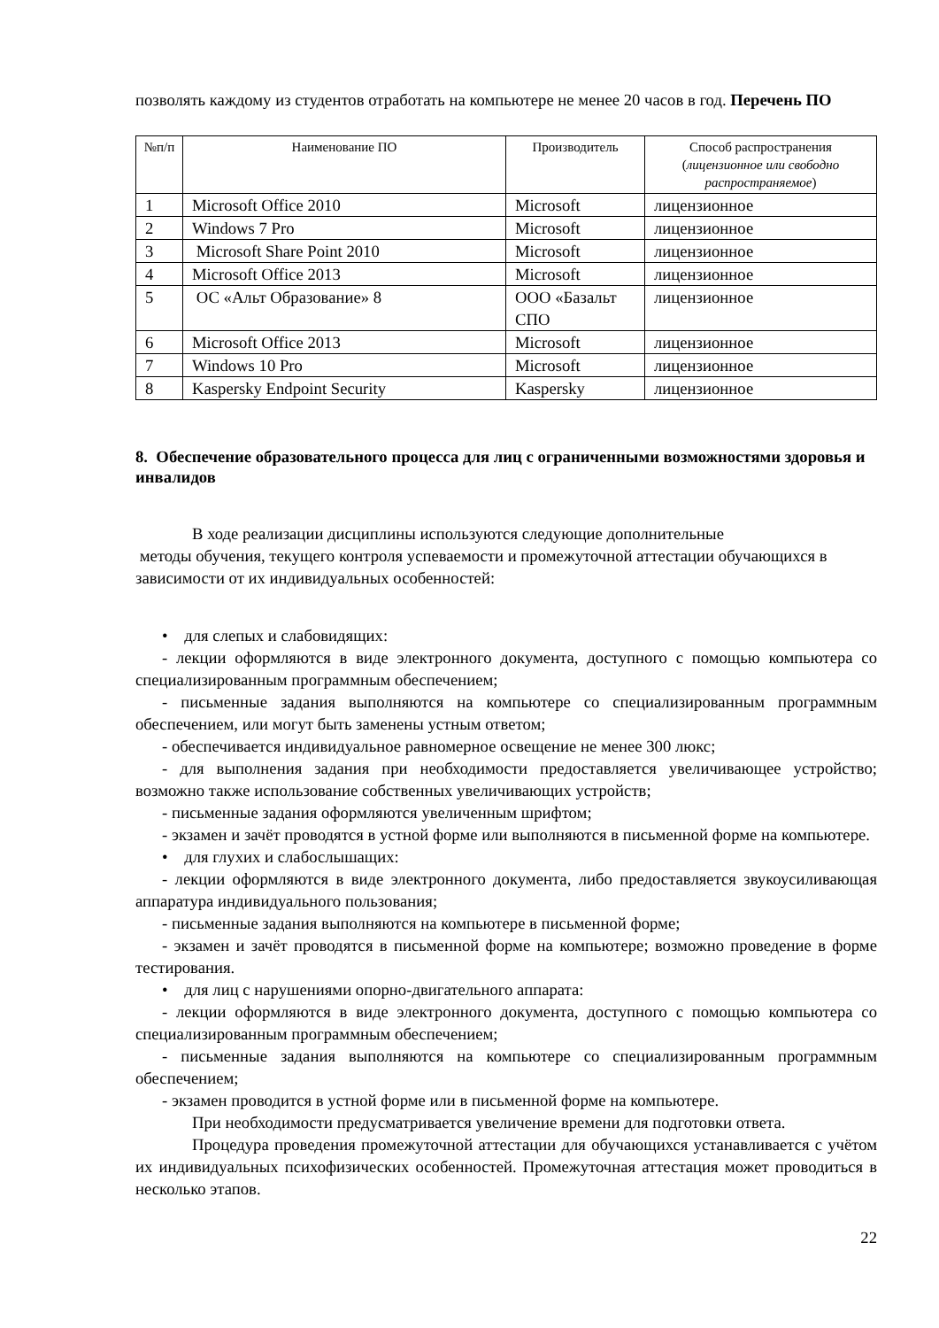позволять каждому из студентов отработать на компьютере не менее 20 часов в год. Перечень ПО
| №п/п | Наименование ПО | Производитель | Способ распространения ( лицензионное или свободно распространяемое ) |
| --- | --- | --- | --- |
| 1 | Microsoft Office 2010 | Microsoft | лицензионное |
| 2 | Windows 7 Pro | Microsoft | лицензионное |
| 3 | Microsoft Share Point 2010 | Microsoft | лицензионное |
| 4 | Microsoft Office 2013 | Microsoft | лицензионное |
| 5 | ОС «Альт Образование» 8 | ООО «Базальт СПО | лицензионное |
| 6 | Microsoft Office 2013 | Microsoft | лицензионное |
| 7 | Windows 10 Pro | Microsoft | лицензионное |
| 8 | Kaspersky Endpoint Security | Kaspersky | лицензионное |
8. Обеспечение образовательного процесса для лиц с ограниченными возможностями здоровья и инвалидов
В ходе реализации дисциплины используются следующие дополнительные
методы обучения, текущего контроля успеваемости и промежуточной аттестации обучающихся в зависимости от их индивидуальных особенностей:
• для слепых и слабовидящих:
- лекции оформляются в виде электронного документа, доступного с помощью компьютера со специализированным программным обеспечением;
- письменные задания выполняются на компьютере со специализированным программным обеспечением, или могут быть заменены устным ответом;
- обеспечивается индивидуальное равномерное освещение не менее 300 люкс;
- для выполнения задания при необходимости предоставляется увеличивающее устройство; возможно также использование собственных увеличивающих устройств;
- письменные задания оформляются увеличенным шрифтом;
- экзамен и зачёт проводятся в устной форме или выполняются в письменной форме на компьютере.
• для глухих и слабослышащих:
- лекции оформляются в виде электронного документа, либо предоставляется звукоусиливающая аппаратура индивидуального пользования;
- письменные задания выполняются на компьютере в письменной форме;
- экзамен и зачёт проводятся в письменной форме на компьютере; возможно проведение в форме тестирования.
• для лиц с нарушениями опорно-двигательного аппарата:
- лекции оформляются в виде электронного документа, доступного с помощью компьютера со специализированным программным обеспечением;
- письменные задания выполняются на компьютере со специализированным программным обеспечением;
- экзамен проводится в устной форме или в письменной форме на компьютере.
При необходимости предусматривается увеличение времени для подготовки ответа.
Процедура проведения промежуточной аттестации для обучающихся устанавливается с учётом их индивидуальных психофизических особенностей. Промежуточная аттестация может проводиться в несколько этапов.
22